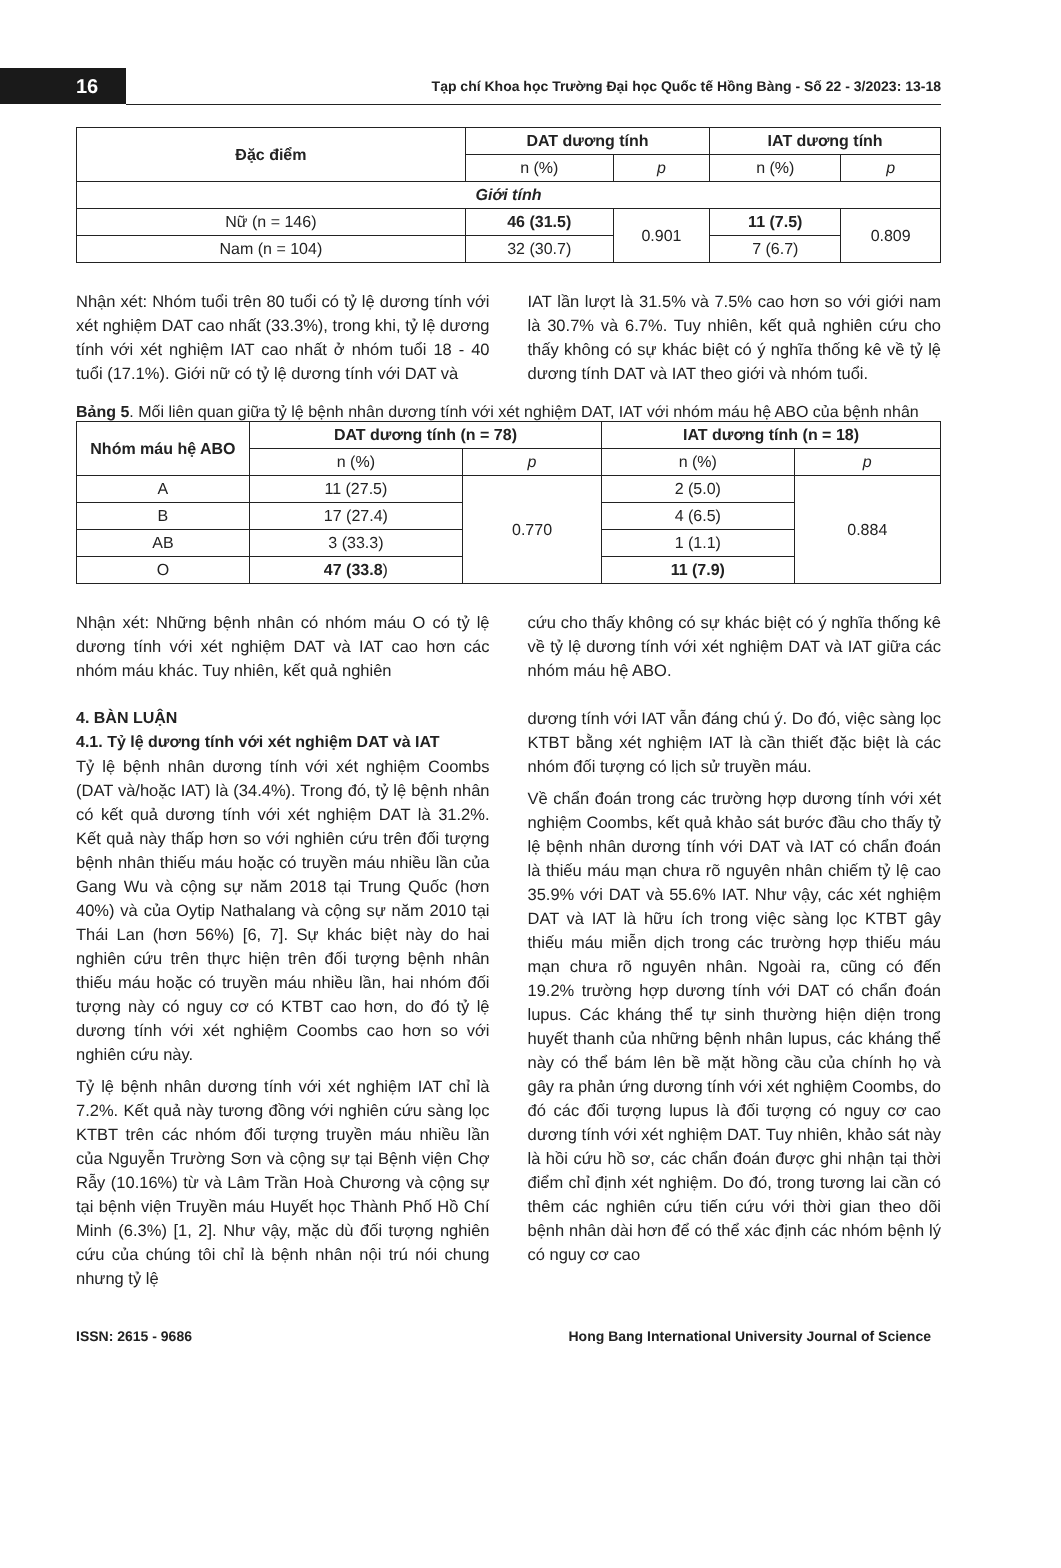16
Tạp chí Khoa học Trường Đại học Quốc tế Hồng Bàng - Số 22 - 3/2023: 13-18
| Đặc điểm | DAT dương tính | | IAT dương tính | |
| --- | --- | --- | --- | --- |
| | n (%) | p | n (%) | p |
| Giới tính | | | | |
| Nữ (n = 146) | 46 (31.5) | 0.901 | 11 (7.5) | 0.809 |
| Nam (n = 104) | 32 (30.7) | | 7 (6.7) | |
Nhận xét: Nhóm tuổi trên 80 tuổi có tỷ lệ dương tính với xét nghiệm DAT cao nhất (33.3%), trong khi, tỷ lệ dương tính với xét nghiệm IAT cao nhất ở nhóm tuổi 18 - 40 tuổi (17.1%). Giới nữ có tỷ lệ dương tính với DAT và
IAT lần lượt là 31.5% và 7.5% cao hơn so với giới nam là 30.7% và 6.7%. Tuy nhiên, kết quả nghiên cứu cho thấy không có sự khác biệt có ý nghĩa thống kê về tỷ lệ dương tính DAT và IAT theo giới và nhóm tuổi.
Bảng 5. Mối liên quan giữa tỷ lệ bệnh nhân dương tính với xét nghiệm DAT, IAT với nhóm máu hệ ABO của bệnh nhân
| Nhóm máu hệ ABO | DAT dương tính (n = 78) | | IAT dương tính (n = 18) | |
| --- | --- | --- | --- | --- |
| | n (%) | p | n (%) | p |
| A | 11 (27.5) | 0.770 | 2 (5.0) | 0.884 |
| B | 17 (27.4) | | 4 (6.5) | |
| AB | 3 (33.3) | | 1 (1.1) | |
| O | 47 (33.8 ) | | 11 (7.9) | |
Nhận xét: Những bệnh nhân có nhóm máu O có tỷ lệ dương tính với xét nghiệm DAT và IAT cao hơn các nhóm máu khác. Tuy nhiên, kết quả nghiên
cứu cho thấy không có sự khác biệt có ý nghĩa thống kê về tỷ lệ dương tính với xét nghiệm DAT và IAT giữa các nhóm máu hệ ABO.
4. BÀN LUẬN
4.1. Tỷ lệ dương tính với xét nghiệm DAT và IAT
Tỷ lệ bệnh nhân dương tính với xét nghiệm Coombs (DAT và/hoặc IAT) là (34.4%). Trong đó, tỷ lệ bệnh nhân có kết quả dương tính với xét nghiệm DAT là 31.2%. Kết quả này thấp hơn so với nghiên cứu trên đối tượng bệnh nhân thiếu máu hoặc có truyền máu nhiều lần của Gang Wu và cộng sự năm 2018 tại Trung Quốc (hơn 40%) và của Oytip Nathalang và cộng sự năm 2010 tại Thái Lan (hơn 56%) [6, 7]. Sự khác biệt này do hai nghiên cứu trên thực hiện trên đối tượng bệnh nhân thiếu máu hoặc có truyền máu nhiều lần, hai nhóm đối tượng này có nguy cơ có KTBT cao hơn, do đó tỷ lệ dương tính với xét nghiệm Coombs cao hơn so với nghiên cứu này.
Tỷ lệ bệnh nhân dương tính với xét nghiệm IAT chỉ là 7.2%. Kết quả này tương đồng với nghiên cứu sàng lọc KTBT trên các nhóm đối tượng truyền máu nhiều lần của Nguyễn Trường Sơn và cộng sự tại Bệnh viện Chợ Rẫy (10.16%) từ và Lâm Trần Hoà Chương và cộng sự tại bệnh viện Truyền máu Huyết học Thành Phố Hồ Chí Minh (6.3%) [1, 2]. Như vậy, mặc dù đối tượng nghiên cứu của chúng tôi chỉ là bệnh nhân nội trú nói chung nhưng tỷ lệ
dương tính với IAT vẫn đáng chú ý. Do đó, việc sàng lọc KTBT bằng xét nghiệm IAT là cần thiết đặc biệt là các nhóm đối tượng có lịch sử truyền máu.
Về chẩn đoán trong các trường hợp dương tính với xét nghiệm Coombs, kết quả khảo sát bước đầu cho thấy tỷ lệ bệnh nhân dương tính với DAT và IAT có chẩn đoán là thiếu máu mạn chưa rõ nguyên nhân chiếm tỷ lệ cao 35.9% với DAT và 55.6% IAT. Như vậy, các xét nghiệm DAT và IAT là hữu ích trong việc sàng lọc KTBT gây thiếu máu miễn dịch trong các trường hợp thiếu máu mạn chưa rõ nguyên nhân. Ngoài ra, cũng có đến 19.2% trường hợp dương tính với DAT có chẩn đoán lupus. Các kháng thể tự sinh thường hiện diện trong huyết thanh của những bệnh nhân lupus, các kháng thể này có thể bám lên bề mặt hồng cầu của chính họ và gây ra phản ứng dương tính với xét nghiệm Coombs, do đó các đối tượng lupus là đối tượng có nguy cơ cao dương tính với xét nghiệm DAT. Tuy nhiên, khảo sát này là hồi cứu hồ sơ, các chẩn đoán được ghi nhận tại thời điểm chỉ định xét nghiệm. Do đó, trong tương lai cần có thêm các nghiên cứu tiến cứu với thời gian theo dõi bệnh nhân dài hơn để có thể xác định các nhóm bệnh lý có nguy cơ cao
ISSN: 2615 - 9686 Hong Bang International University Journal of Science